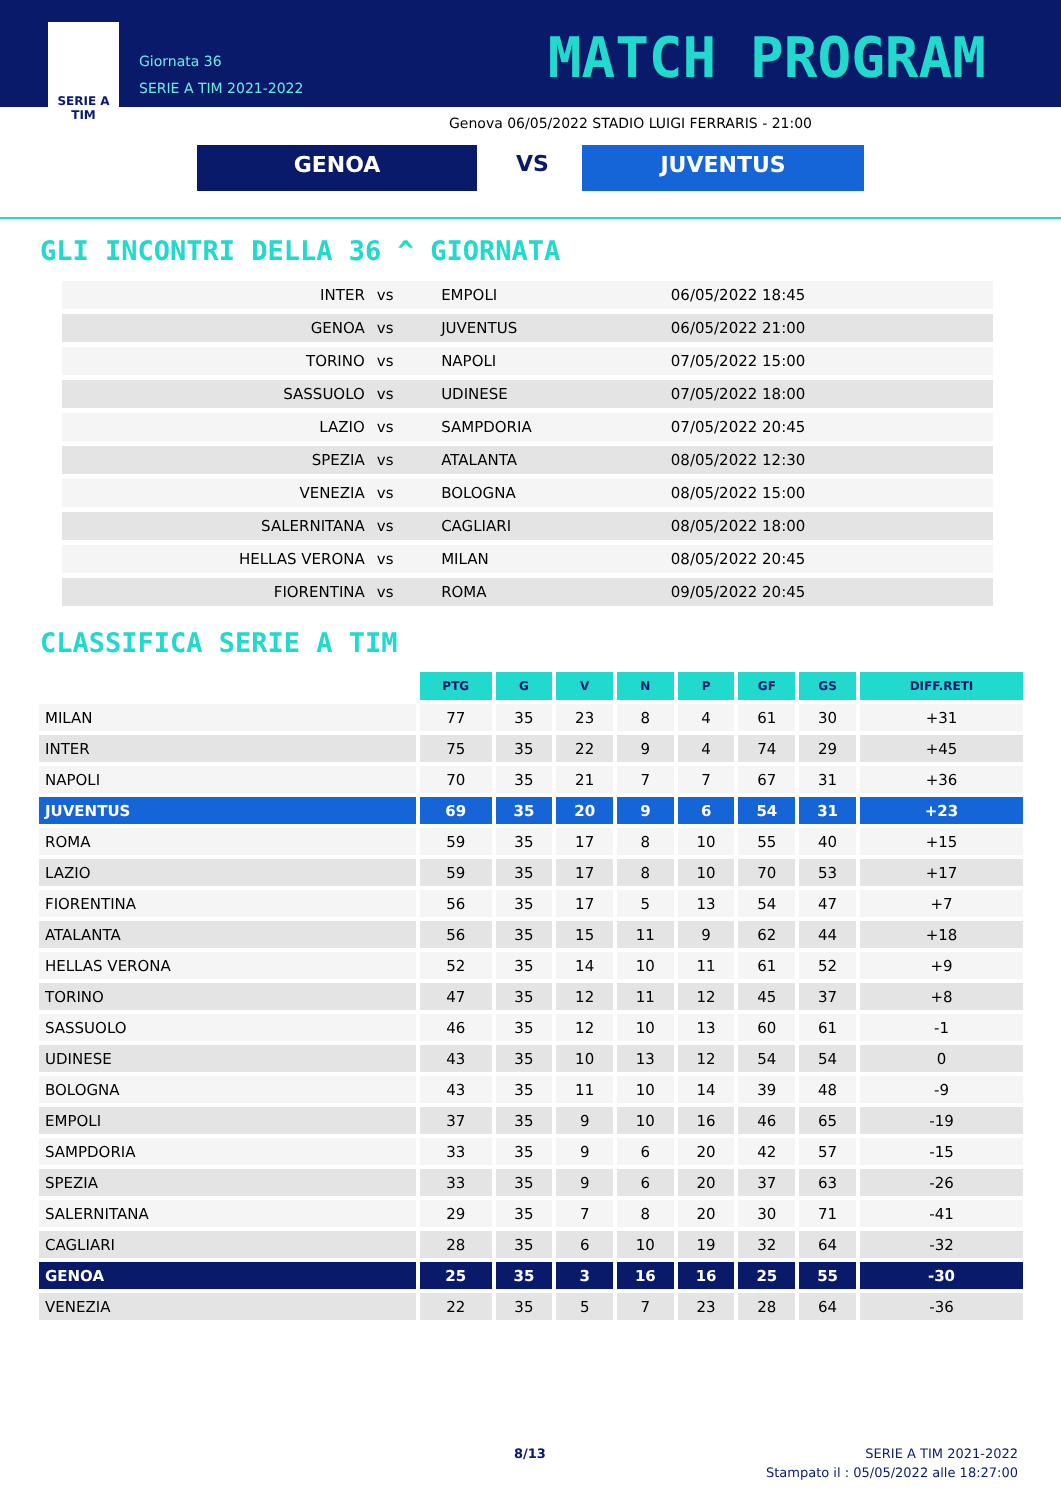SERIE A
TIM
Giornata 36
SERIE A TIM 2021-2022
MATCH PROGRAM
Genova 06/05/2022 STADIO LUIGI FERRARIS - 21:00
GENOA VS JUVENTUS
GLI INCONTRI DELLA 36 ^ GIORNATA
| INTER | vs | EMPOLI | 06/05/2022 18:45 |
| GENOA | vs | JUVENTUS | 06/05/2022 21:00 |
| TORINO | vs | NAPOLI | 07/05/2022 15:00 |
| SASSUOLO | vs | UDINESE | 07/05/2022 18:00 |
| LAZIO | vs | SAMPDORIA | 07/05/2022 20:45 |
| SPEZIA | vs | ATALANTA | 08/05/2022 12:30 |
| VENEZIA | vs | BOLOGNA | 08/05/2022 15:00 |
| SALERNITANA | vs | CAGLIARI | 08/05/2022 18:00 |
| HELLAS VERONA | vs | MILAN | 08/05/2022 20:45 |
| FIORENTINA | vs | ROMA | 09/05/2022 20:45 |
CLASSIFICA SERIE A TIM
| | PTG | G | V | N | P | GF | GS | DIFF.RETI |
| --- | --- | --- | --- | --- | --- | --- | --- | --- |
| MILAN | 77 | 35 | 23 | 8 | 4 | 61 | 30 | +31 |
| INTER | 75 | 35 | 22 | 9 | 4 | 74 | 29 | +45 |
| NAPOLI | 70 | 35 | 21 | 7 | 7 | 67 | 31 | +36 |
| JUVENTUS | 69 | 35 | 20 | 9 | 6 | 54 | 31 | +23 |
| ROMA | 59 | 35 | 17 | 8 | 10 | 55 | 40 | +15 |
| LAZIO | 59 | 35 | 17 | 8 | 10 | 70 | 53 | +17 |
| FIORENTINA | 56 | 35 | 17 | 5 | 13 | 54 | 47 | +7 |
| ATALANTA | 56 | 35 | 15 | 11 | 9 | 62 | 44 | +18 |
| HELLAS VERONA | 52 | 35 | 14 | 10 | 11 | 61 | 52 | +9 |
| TORINO | 47 | 35 | 12 | 11 | 12 | 45 | 37 | +8 |
| SASSUOLO | 46 | 35 | 12 | 10 | 13 | 60 | 61 | -1 |
| UDINESE | 43 | 35 | 10 | 13 | 12 | 54 | 54 | 0 |
| BOLOGNA | 43 | 35 | 11 | 10 | 14 | 39 | 48 | -9 |
| EMPOLI | 37 | 35 | 9 | 10 | 16 | 46 | 65 | -19 |
| SAMPDORIA | 33 | 35 | 9 | 6 | 20 | 42 | 57 | -15 |
| SPEZIA | 33 | 35 | 9 | 6 | 20 | 37 | 63 | -26 |
| SALERNITANA | 29 | 35 | 7 | 8 | 20 | 30 | 71 | -41 |
| CAGLIARI | 28 | 35 | 6 | 10 | 19 | 32 | 64 | -32 |
| GENOA | 25 | 35 | 3 | 16 | 16 | 25 | 55 | -30 |
| VENEZIA | 22 | 35 | 5 | 7 | 23 | 28 | 64 | -36 |
8/13
SERIE A TIM 2021-2022
Stampato il : 05/05/2022 alle 18:27:00